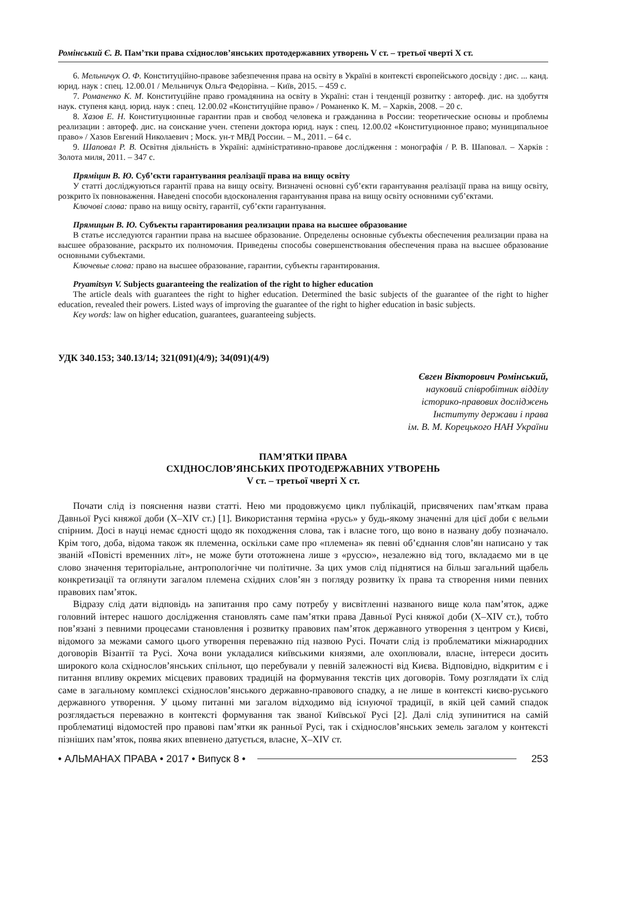Ромінський Є. В. Пам’тки права східнослов’янських протодержавних утворень V ст. – третьої чверті X ст.
6. Мельничук О. Ф. Конституційно-правове забезпечення права на освіту в Україні в контексті європейського досвіду : дис. ... канд. юрид. наук : спец. 12.00.01 / Мельничук Ольга Федорівна. – Київ, 2015. – 459 с.
7. Романенко К. М. Конституційне право громадянина на освіту в Україні: стан і тенденції розвитку : автореф. дис. на здобуття наук. ступеня канд. юрид. наук : спец. 12.00.02 «Конституційне право» / Романенко К. М. – Харків, 2008. – 20 с.
8. Хазов Е. Н. Конституционные гарантии прав и свобод человека и гражданина в России: теоретические основы и проблемы реализации : автореф. дис. на соискание учен. степени доктора юрид. наук : спец. 12.00.02 «Конституционное право; муниципальное право» / Хазов Евгений Николаевич ; Моск. ун-т МВД России. – М., 2011. – 64 с.
9. Шаповал Р. В. Освітня діяльність в Україні: адміністративно-правове дослідження : монографія / Р. В. Шаповал. – Харків : Золота миля, 2011. – 347 с.
Пряміцин В. Ю. Суб’єкти гарантування реалізації права на вищу освіту
У статті досліджуються гарантії права на вищу освіту. Визначені основні суб’єкти гарантування реалізації права на вищу освіту, розкрито їх повноваження. Наведені способи вдосконалення гарантування права на вищу освіту основними суб’єктами.
Ключові слова: право на вищу освіту, гарантії, суб’єкти гарантування.
Прямицын В. Ю. Субъекты гарантирования реализации права на высшее образование
В статье исследуются гарантии права на высшее образование. Определены основные субъекты обеспечения реализации права на высшее образование, раскрыто их полномочия. Приведены способы совершенствования обеспечения права на высшее образование основными субъектами.
Ключевые слова: право на высшее образование, гарантии, субъекты гарантирования.
Pryamitsyn V. Subjects guaranteeing the realization of the right to higher education
The article deals with guarantees the right to higher education. Determined the basic subjects of the guarantee of the right to higher education, revealed their powers. Listed ways of improving the guarantee of the right to higher education in basic subjects.
Key words: law on higher education, guarantees, guaranteeing subjects.
УДК 340.153; 340.13/14; 321(091)(4/9); 34(091)(4/9)
Євген Вікторович Ромінський,
науковий співробітник відділу
історико-правових досліджень
Інституту держави і права
ім. В. М. Корецького НАН України
ПАМ’ЯТКИ ПРАВА
СХІДНОСЛОВ’ЯНСЬКИХ ПРОТОДЕРЖАВНИХ УТВОРЕНЬ
V ст. – третьої чверті X ст.
Почати слід із пояснення назви статті. Нею ми продовжуємо цикл публікацій, присвячених пам’яткам права Давньої Русі княжої доби (X–XIV ст.) [1]. Використання терміна «русь» у будь-якому значенні для цієї доби є вельми спірним. Досі в науці немає єдності щодо як походження слова, так і власне того, що воно в названу добу позначало. Крім того, доба, відома також як племенна, оскільки саме про «племена» як певні об’єднання слов’ян написано у так званій «Повісті временних літ», не може бути ототожнена лише з «руссю», незалежно від того, вкладаємо ми в це слово значення територіальне, антропологічне чи політичне. За цих умов слід піднятися на більш загальний щабель конкретизації та оглянути загалом племена східних слов’ян з погляду розвитку їх права та створення ними певних правових пам’яток.
Відразу слід дати відповідь на запитання про саму потребу у висвітленні названого вище кола пам’яток, адже головний інтерес нашого дослідження становлять саме пам’ятки права Давньої Русі княжої доби (X–XIV ст.), тобто пов’язані з певними процесами становлення і розвитку правових пам’яток державного утворення з центром у Києві, відомого за межами самого цього утворення переважно під назвою Русі. Почати слід із проблематики міжнародних договорів Візантії та Русі. Хоча вони укладалися київськими князями, але охоплювали, власне, інтереси досить широкого кола східнослов’янських спільнот, що перебували у певній залежності від Києва. Відповідно, відкритим є і питання впливу окремих місцевих правових традицій на формування текстів цих договорів. Тому розглядати їх слід саме в загальному комплексі східнослов’янського державно-правового спадку, а не лише в контексті києво-руського державного утворення. У цьому питанні ми загалом відходимо від існуючої традиції, в якій цей самий спадок розглядається переважно в контексті формування так званої Київської Русі [2]. Далі слід зупинитися на самій проблематиці відомостей про правові пам’ятки як ранньої Русі, так і східнослов’янських земель загалом у контексті пізніших пам’яток, поява яких впевнено датується, власне, X–XIV ст.
• АЛЬМАНАХ ПРАВА • 2017 • Випуск 8 • 253